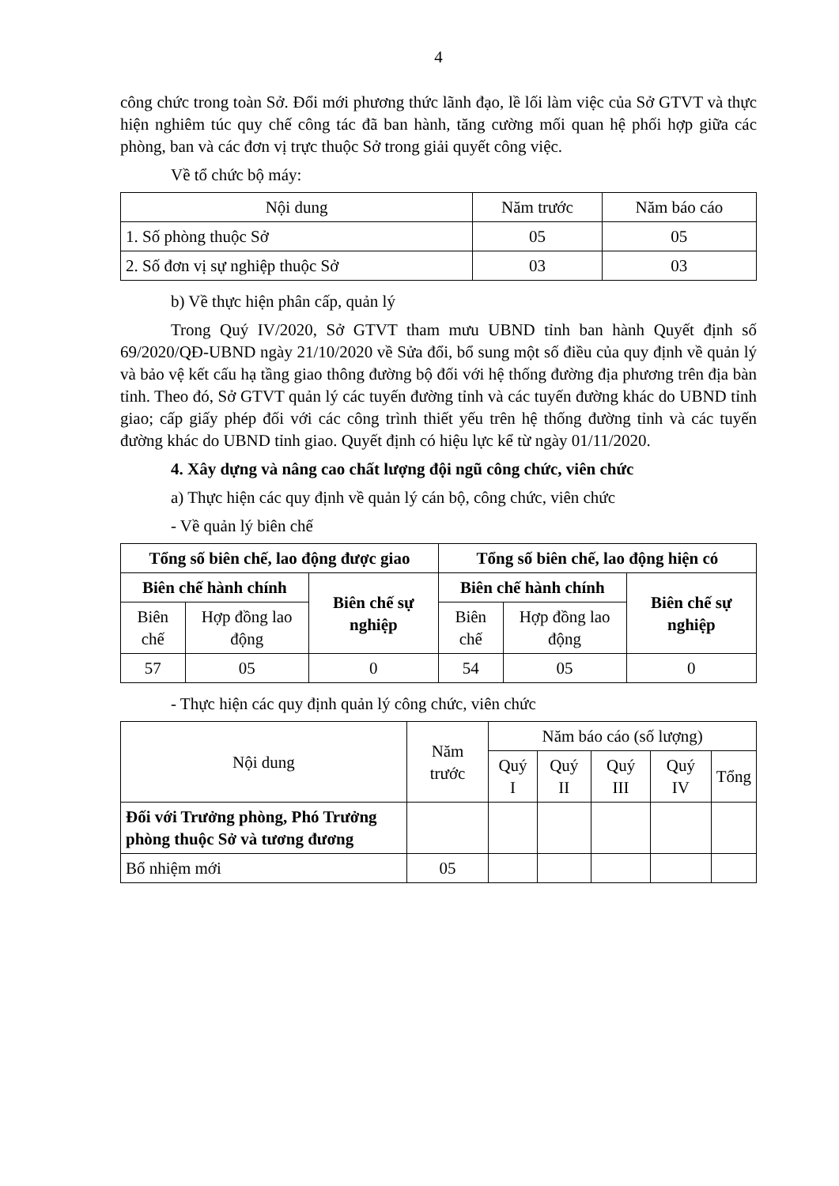4
công chức trong toàn Sở. Đổi mới phương thức lãnh đạo, lề lối làm việc của Sở GTVT và thực hiện nghiêm túc quy chế công tác đã ban hành, tăng cường mối quan hệ phối hợp giữa các phòng, ban và các đơn vị trực thuộc Sở trong giải quyết công việc.
Về tổ chức bộ máy:
| Nội dung | Năm trước | Năm báo cáo |
| --- | --- | --- |
| 1. Số phòng thuộc Sở | 05 | 05 |
| 2. Số đơn vị sự nghiệp thuộc Sở | 03 | 03 |
b) Về thực hiện phân cấp, quản lý
Trong Quý IV/2020, Sở GTVT tham mưu UBND tỉnh ban hành Quyết định số 69/2020/QĐ-UBND ngày 21/10/2020 về Sửa đổi, bổ sung một số điều của quy định về quản lý và bảo vệ kết cấu hạ tầng giao thông đường bộ đối với hệ thống đường địa phương trên địa bàn tỉnh. Theo đó, Sở GTVT quản lý các tuyến đường tỉnh và các tuyến đường khác do UBND tỉnh giao; cấp giấy phép đối với các công trình thiết yếu trên hệ thống đường tỉnh và các tuyến đường khác do UBND tỉnh giao. Quyết định có hiệu lực kể từ ngày 01/11/2020.
4. Xây dựng và nâng cao chất lượng đội ngũ công chức, viên chức
a) Thực hiện các quy định về quản lý cán bộ, công chức, viên chức
- Về quản lý biên chế
| Tổng số biên chế, lao động được giao | | | Tổng số biên chế, lao động hiện có | | |
| --- | --- | --- | --- | --- | --- |
| Biên chế hành chính | | Biên chế sự nghiệp | Biên chế hành chính | | Biên chế sự nghiệp |
| Biên chế | Hợp đồng lao động | | Biên chế | Hợp đồng lao động | |
| 57 | 05 | 0 | 54 | 05 | 0 |
- Thực hiện các quy định quản lý công chức, viên chức
| Nội dung | Năm trước | Năm báo cáo (số lượng) | | | | |
| --- | --- | --- | --- | --- | --- | --- |
| | | Quý I | Quý II | Quý III | Quý IV | Tổng |
| Đối với Trưởng phòng, Phó Trưởng phòng thuộc Sở và tương đương | | | | | | |
| Bổ nhiệm mới | 05 | | | | | |